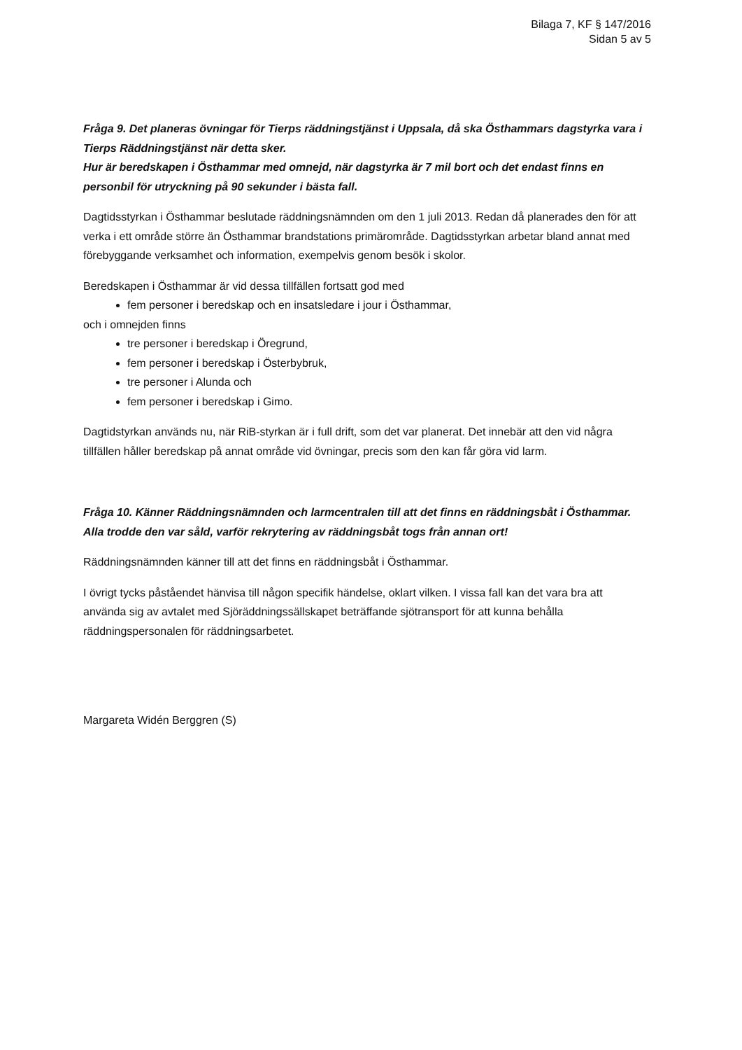Bilaga 7, KF § 147/2016
Sidan 5 av 5
Fråga 9. Det planeras övningar för Tierps räddningstjänst i Uppsala, då ska Östhammars dagstyrka vara i Tierps Räddningstjänst när detta sker.
Hur är beredskapen i Östhammar med omnejd, när dagstyrka är 7 mil bort och det endast finns en personbil för utryckning på 90 sekunder i bästa fall.
Dagtidsstyrkan i Östhammar beslutade räddningsnämnden om den 1 juli 2013. Redan då planerades den för att verka i ett område större än Östhammar brandstations primärområde. Dagtidsstyrkan arbetar bland annat med förebyggande verksamhet och information, exempelvis genom besök i skolor.
Beredskapen i Östhammar är vid dessa tillfällen fortsatt god med
fem personer i beredskap och en insatsledare i jour i Östhammar,
och i omnejden finns
tre personer i beredskap i Öregrund,
fem personer i beredskap i Österbybruk,
tre personer i Alunda och
fem personer i beredskap i Gimo.
Dagtidstyrkan används nu, när RiB-styrkan är i full drift, som det var planerat. Det innebär att den vid några tillfällen håller beredskap på annat område vid övningar, precis som den kan får göra vid larm.
Fråga 10. Känner Räddningsnämnden och larmcentralen till att det finns en räddningsbåt i Östhammar. Alla trodde den var såld, varför rekrytering av räddningsbåt togs från annan ort!
Räddningsnämnden känner till att det finns en räddningsbåt i Östhammar.
I övrigt tycks påståendet hänvisa till någon specifik händelse, oklart vilken. I vissa fall kan det vara bra att använda sig av avtalet med Sjöräddningssällskapet beträffande sjötransport för att kunna behålla räddningspersonalen för räddningsarbetet.
Margareta Widén Berggren (S)